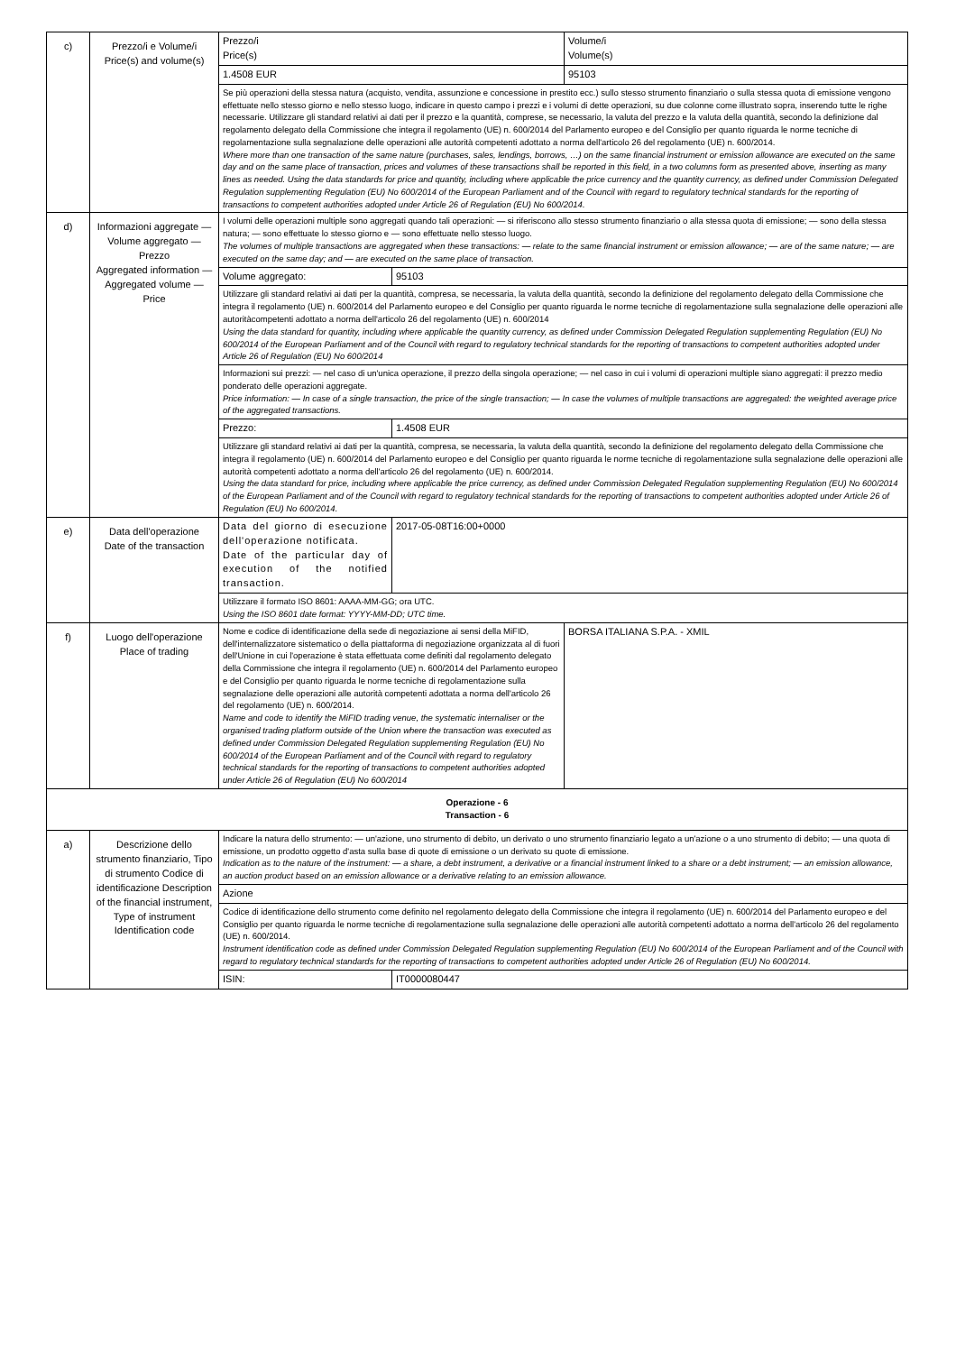| c) | Prezzo/i e Volume/i Price(s) and volume(s) | Prezzo/i Price(s) | | Volume/i Volume(s) |
| | | 1.4508 EUR | | 95103 |
| | | Se più operazioni della stessa natura (acquisto, vendita, assunzione e concessione in prestito ecc.) sullo stesso strumento finanziario o sulla stessa quota di emissione vengono effettuate nello stesso giorno e nello stesso luogo, indicare in questo campo i prezzi e i volumi di dette operazioni, su due colonne come illustrato sopra, inserendo tutte le righe necessarie. Utilizzare gli standard relativi ai dati per il prezzo e la quantità, comprese, se necessario, la valuta del prezzo e la valuta della quantità, secondo la definizione dal regolamento delegato della Commissione che integra il regolamento (UE) n. 600/2014 del Parlamento europeo e del Consiglio per quanto riguarda le norme tecniche di regolamentazione sulla segnalazione delle operazioni alle autorità competenti adottato a norma dell'articolo 26 del regolamento (UE) n. 600/2014. Where more than one transaction of the same nature (purchases, sales, lendings, borrows, …) on the same financial instrument or emission allowance are executed on the same day and on the same place of transaction, prices and volumes of these transactions shall be reported in this field, in a two columns form as presented above, inserting as many lines as needed. Using the data standards for price and quantity, including where applicable the price currency and the quantity currency, as defined under Commission Delegated Regulation supplementing Regulation (EU) No 600/2014 of the European Parliament and of the Council with regard to regulatory technical standards for the reporting of transactions to competent authorities adopted under Article 26 of Regulation (EU) No 600/2014. | | |
| d) | Informazioni aggregate — Volume aggregato — Prezzo Aggregated information — Aggregated volume — Price | I volumi delle operazioni multiple sono aggregati quando tali operazioni: — si riferiscono allo stesso strumento finanziario o alla stessa quota di emissione; — sono della stessa natura; — sono effettuate lo stesso giorno e — sono effettuate nello stesso luogo. The volumes of multiple transactions are aggregated when these transactions: — relate to the same financial instrument or emission allowance; — are of the same nature; — are executed on the same day; and — are executed on the same place of transaction. | | |
| | | Volume aggregato: | 95103 | |
| | | Utilizzare gli standard relativi ai dati per la quantità, compresa, se necessaria, la valuta della quantità, secondo la definizione del regolamento delegato della Commissione che integra il regolamento (UE) n. 600/2014 del Parlamento europeo e del Consiglio per quanto riguarda le norme tecniche di regolamentazione sulla segnalazione delle operazioni alle autoritàcompetenti adottato a norma dell'articolo 26 del regolamento (UE) n. 600/2014 Using the data standard for quantity, including where applicable the quantity currency, as defined under Commission Delegated Regulation supplementing Regulation (EU) No 600/2014 of the European Parliament and of the Council with regard to regulatory technical standards for the reporting of transactions to competent authorities adopted under Article 26 of Regulation (EU) No 600/2014 | | |
| | | Informazioni sui prezzi: — nel caso di un'unica operazione, il prezzo della singola operazione; — nel caso in cui i volumi di operazioni multiple siano aggregati: il prezzo medio ponderato delle operazioni aggregate. Price information: — In case of a single transaction, the price of the single transaction; — In case the volumes of multiple transactions are aggregated: the weighted average price of the aggregated transactions. | | |
| | | Prezzo: | 1.4508 EUR | |
| | | Utilizzare gli standard relativi ai dati per la quantità, compresa, se necessaria, la valuta della quantità, secondo la definizione del regolamento delegato della Commissione che integra il regolamento (UE) n. 600/2014 del Parlamento europeo e del Consiglio per quanto riguarda le norme tecniche di regolamentazione sulla segnalazione delle operazioni alle autorità competenti adottato a norma dell'articolo 26 del regolamento (UE) n. 600/2014. Using the data standard for price, including where applicable the price currency, as defined under Commission Delegated Regulation supplementing Regulation (EU) No 600/2014 of the European Parliament and of the Council with regard to regulatory technical standards for the reporting of transactions to competent authorities adopted under Article 26 of Regulation (EU) No 600/2014. | | |
| e) | Data dell'operazione Date of the transaction | Data del giorno di esecuzione dell'operazione notificata. Date of the particular day of execution of the notified transaction. | 2017-05-08T16:00+0000 | |
| | | Utilizzare il formato ISO 8601: AAAA-MM-GG; ora UTC. Using the ISO 8601 date format: YYYY-MM-DD; UTC time. | | |
| f) | Luogo dell'operazione Place of trading | Nome e codice di identificazione della sede di negoziazione ai sensi della MiFID, dell'internalizzatore sistematico o della piattaforma di negoziazione organizzata al di fuori dell'Unione in cui l'operazione è stata effettuata come definiti dal regolamento delegato della Commissione che integra il regolamento (UE) n. 600/2014 del Parlamento europeo e del Consiglio per quanto riguarda le norme tecniche di regolamentazione sulla segnalazione delle operazioni alle autorità competenti adottata a norma dell'articolo 26 del regolamento (UE) n. 600/2014. Name and code to identify the MiFID trading venue, the systematic internaliser or the organised trading platform outside of the Union where the transaction was executed as defined under Commission Delegated Regulation supplementing Regulation (EU) No 600/2014 of the European Parliament and of the Council with regard to regulatory technical standards for the reporting of transactions to competent authorities adopted under Article 26 of Regulation (EU) No 600/2014 | | BORSA ITALIANA S.P.A. - XMIL |
| Operazione - 6 Transaction - 6 | | | | |
| a) | Descrizione dello strumento finanziario, Tipo di strumento Codice di identificazione Description of the financial instrument, Type of instrument Identification code | Indicare la natura dello strumento: — un'azione, uno strumento di debito, un derivato o uno strumento finanziario legato a un'azione o a uno strumento di debito; — una quota di emissione, un prodotto oggetto d'asta sulla base di quote di emissione o un derivato su quote di emissione. Indication as to the nature of the instrument: — a share, a debt instrument, a derivative or a financial instrument linked to a share or a debt instrument; — an emission allowance, an auction product based on an emission allowance or a derivative relating to an emission allowance. | | |
| | | Azione | | |
| | | Codice di identificazione dello strumento come definito nel regolamento delegato della Commissione che integra il regolamento (UE) n. 600/2014 del Parlamento europeo e del Consiglio per quanto riguarda le norme tecniche di regolamentazione sulla segnalazione delle operazioni alle autorità competenti adottato a norma dell'articolo 26 del regolamento (UE) n. 600/2014. Instrument identification code as defined under Commission Delegated Regulation supplementing Regulation (EU) No 600/2014 of the European Parliament and of the Council with regard to regulatory technical standards for the reporting of transactions to competent authorities adopted under Article 26 of Regulation (EU) No 600/2014. | | |
| | | ISIN: | IT0000080447 | |